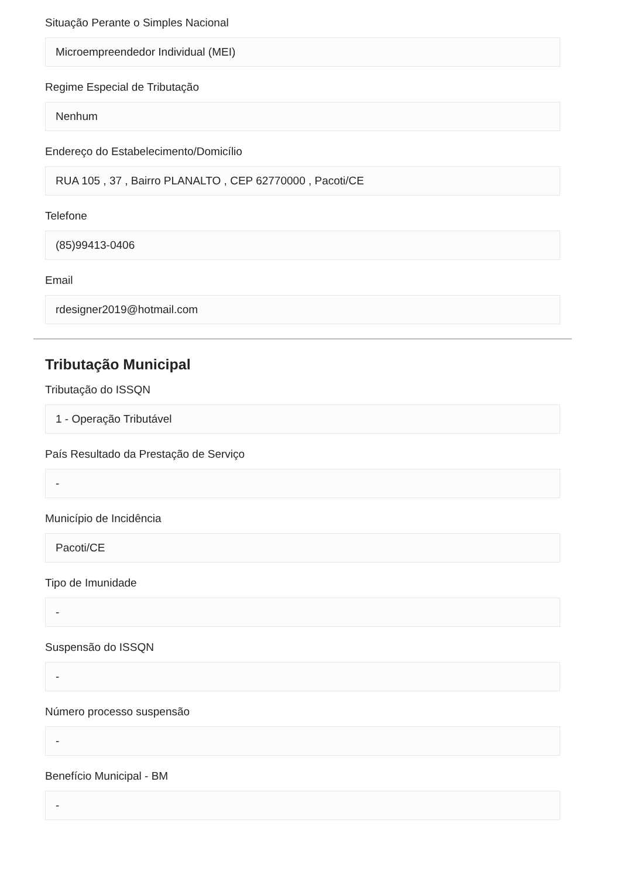Situação Perante o Simples Nacional
Microempreendedor Individual (MEI)
Regime Especial de Tributação
Nenhum
Endereço do Estabelecimento/Domicílio
RUA 105 , 37 , Bairro PLANALTO , CEP 62770000 , Pacoti/CE
Telefone
(85)99413-0406
Email
rdesigner2019@hotmail.com
Tributação Municipal
Tributação do ISSQN
1 - Operação Tributável
País Resultado da Prestação de Serviço
-
Município de Incidência
Pacoti/CE
Tipo de Imunidade
-
Suspensão do ISSQN
-
Número processo suspensão
-
Benefício Municipal - BM
-